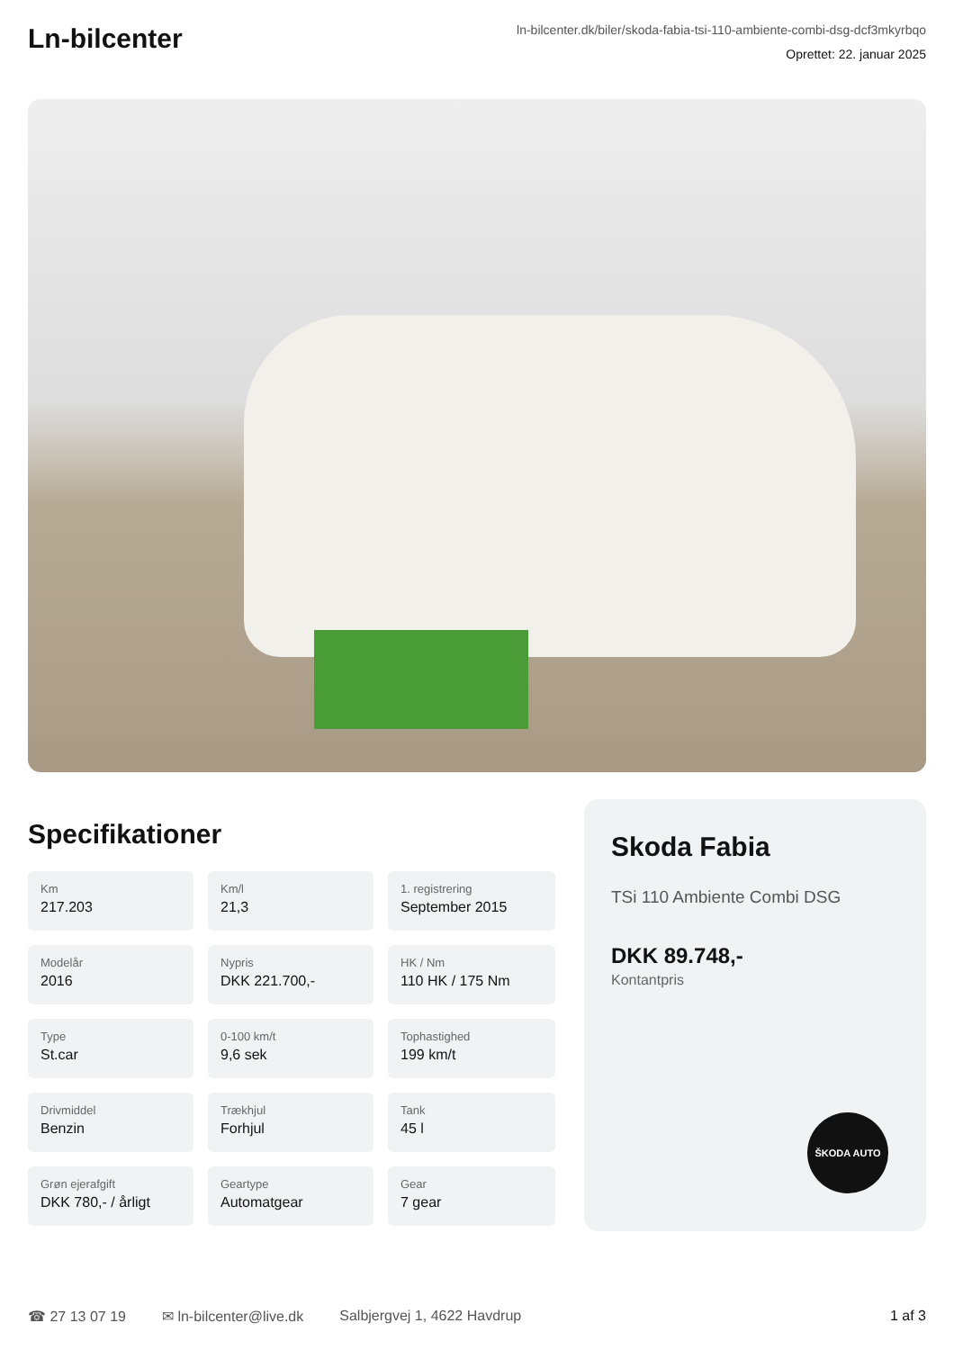Ln-bilcenter
ln-bilcenter.dk/biler/skoda-fabia-tsi-110-ambiente-combi-dsg-dcf3mkyrbqo
Oprettet: 22. januar 2025
Specifikationer
Km
217.203
Km/l
21,3
1. registrering
September 2015
Modelår
2016
Nypris
DKK 221.700,-
HK / Nm
110 HK / 175 Nm
Type
St.car
0-100 km/t
9,6 sek
Tophastighed
199 km/t
Drivmiddel
Benzin
Trækhjul
Forhjul
Tank
45 l
Grøn ejerafgift
DKK 780,- / årligt
Geartype
Automatgear
Gear
7 gear
Skoda Fabia
TSi 110 Ambiente Combi DSG
DKK 89.748,-
Kontantpris
ŠKODA AUTO
☎ 27 13 07 19 ✉ ln-bilcenter@live.dk Salbjergvej 1, 4622 Havdrup 1 af 3